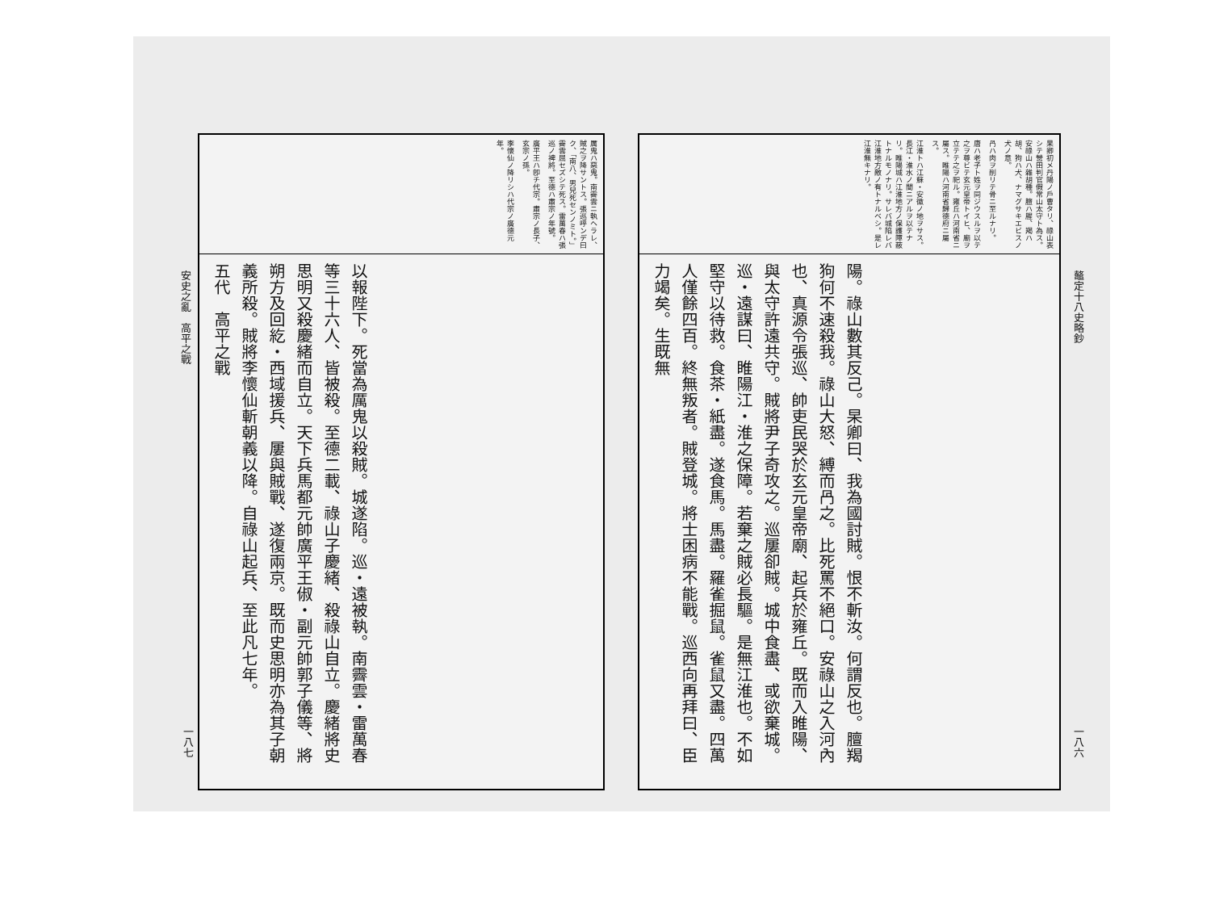安史之亂　高平之戰
一八七
厲鬼ハ惡鬼。南霽雲ニ執ヘラレ、賊之ヲ降サントス。張巡呼ンデ曰ク、「南八、男兒死センノミト。」霽雲屈セズシテ死ス。雷萬春ハ張巡ノ裨將。至德ハ肅宗ノ年號。
廣平王ハ卽チ代宗。肅宗ノ長子、玄宗ノ孫。
李懷仙ノ降リシハ代宗ノ廣德元年。
以報陛下。死當為厲鬼以殺賊。城遂陷。巡・遠被執。南霽雲・雷萬春等三十六人、皆被殺。至德二載、祿山子慶緒、殺祿山自立。慶緒將史思明又殺慶緒而自立。天下兵馬都元帥廣平王俶・副元帥郭子儀等、將朔方及回紇・西域援兵、屢與賊戰、遂復兩京。既而史思明亦為其子朝義所殺。賊將李懷仙斬朝義以降。自祿山起兵、至此凡七年。
五代　高平之戰
杲卿初メ丹陽ノ戶曹タリ、祿山表シテ營田判官假常山太守ト為ス。安祿山ハ雜胡種。膻ハ腥、羯ハ胡、狗ハ犬、ナマグサキエビスノ犬ノ意。
冎ハ肉ヲ削リテ骨ニ至ルナリ。
唐ハ老子ト姓ヲ同ジウスルヲ以テ之ヲ尊ビテ玄元皇帝トイヒ、廟ヲ立テテ之ヲ祀ル。雍丘ハ河南省ニ屬ス。睢陽ハ河南省歸德府ニ屬ス。
江淮トハ江蘇・安徽ノ地ヲサス。長江・淮水ノ間ニアルヲ以テナリ。睢陽城ハ江淮地方ノ保護障蔽トナルモノナリ。サレバ城陷レバ江淮地方敵ノ有トナルベシ。是レ江淮無キナリ。
陽。祿山數其反己。杲卿曰、我為國討賊。恨不斬汝。何謂反也。膻羯狗何不速殺我。祿山大怒、縛而冎之。比死罵不絕口。安祿山之入河內也、真源令張巡、帥吏民哭於玄元皇帝廟、起兵於雍丘。既而入睢陽、與太守許遠共守。賊將尹子奇攻之。巡屢卻賊。城中食盡、或欲棄城。巡・遠謀曰、睢陽江・淮之保障。若棄之賊必長驅。是無江淮也。不如堅守以待救。食茶・紙盡。遂食馬。馬盡。羅雀掘鼠。雀鼠又盡。四萬人僅餘四百。終無叛者。賊登城。將士困病不能戰。巡西向再拜曰、臣力竭矣。生既無
鼇定十八史略鈔
一八六